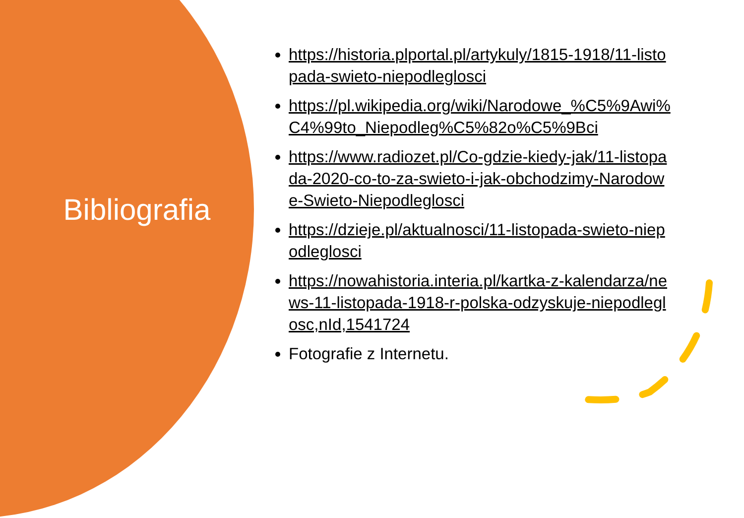Bibliografia
https://historia.plportal.pl/artykuly/1815-1918/11-listopada-swieto-niepodleglosci
https://pl.wikipedia.org/wiki/Narodowe_%C5%9Awi%C4%99to_Niepodleg%C5%82o%C5%9Bci
https://www.radiozet.pl/Co-gdzie-kiedy-jak/11-listopada-2020-co-to-za-swieto-i-jak-obchodzimy-Narodowe-Swieto-Niepodleglosci
https://dzieje.pl/aktualnosci/11-listopada-swieto-niepodleglosci
https://nowahistoria.interia.pl/kartka-z-kalendarza/news-11-listopada-1918-r-polska-odzyskuje-niepodleglosc,nId,1541724
Fotografie z Internetu.